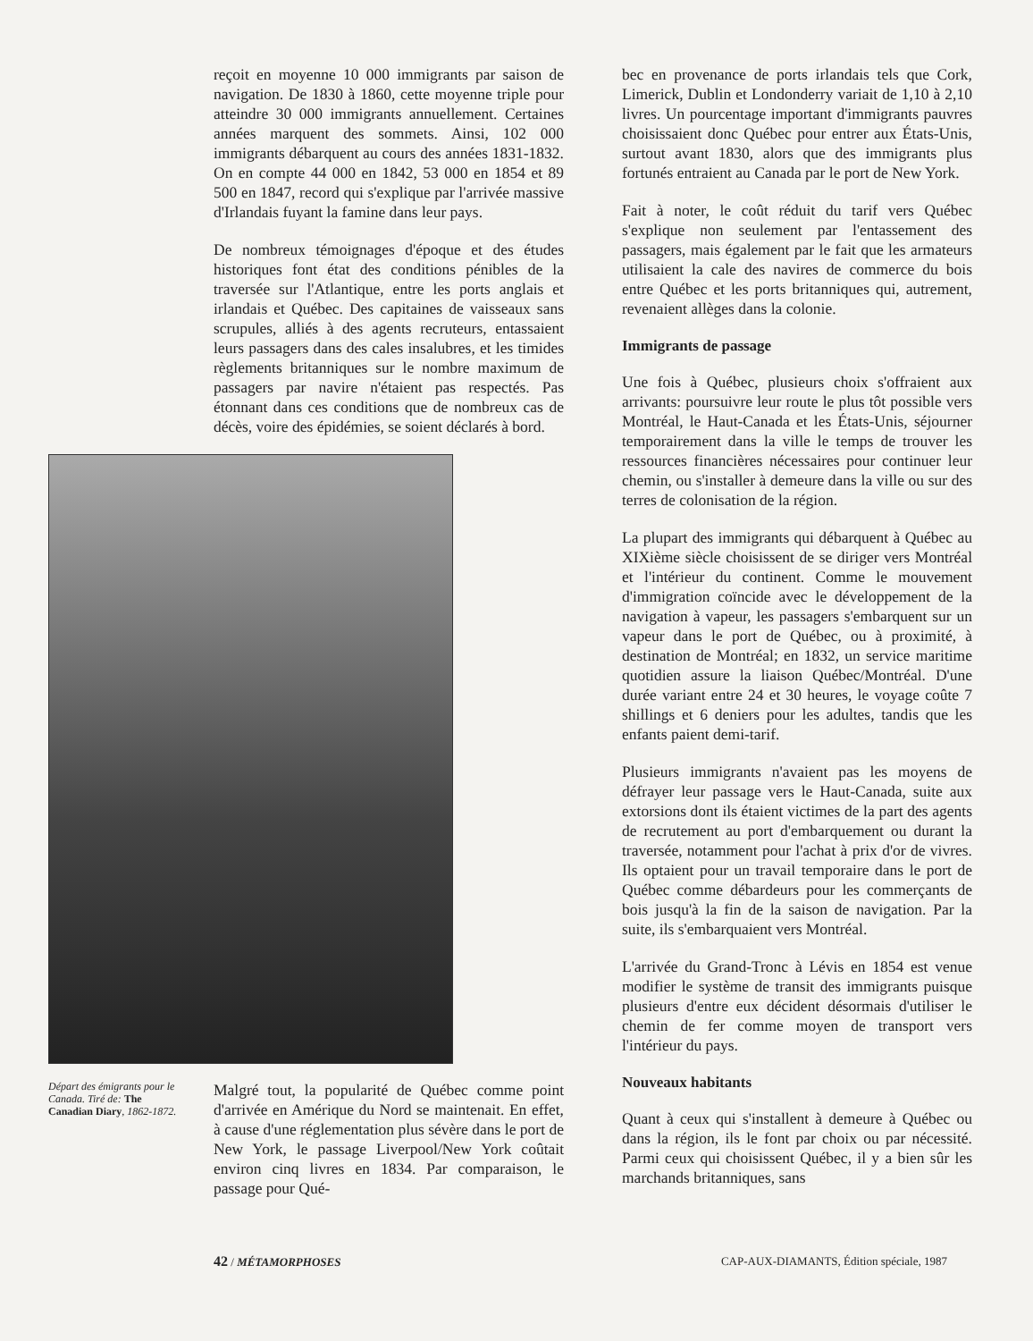reçoit en moyenne 10 000 immigrants par saison de navigation. De 1830 à 1860, cette moyenne triple pour atteindre 30 000 immigrants annuellement. Certaines années marquent des sommets. Ainsi, 102 000 immigrants débarquent au cours des années 1831-1832. On en compte 44 000 en 1842, 53 000 en 1854 et 89 500 en 1847, record qui s'explique par l'arrivée massive d'Irlandais fuyant la famine dans leur pays.
De nombreux témoignages d'époque et des études historiques font état des conditions pénibles de la traversée sur l'Atlantique, entre les ports anglais et irlandais et Québec. Des capitaines de vaisseaux sans scrupules, alliés à des agents recruteurs, entassaient leurs passagers dans des cales insalubres, et les timides règlements britanniques sur le nombre maximum de passagers par navire n'étaient pas respectés. Pas étonnant dans ces conditions que de nombreux cas de décès, voire des épidémies, se soient déclarés à bord.
Départ des émigrants pour le Canada. Tiré de: The Canadian Diary, 1862-1872.
Malgré tout, la popularité de Québec comme point d'arrivée en Amérique du Nord se maintenait. En effet, à cause d'une réglementation plus sévère dans le port de New York, le passage Liverpool/New York coûtait environ cinq livres en 1834. Par comparaison, le passage pour Qué-
bec en provenance de ports irlandais tels que Cork, Limerick, Dublin et Londonderry variait de 1,10 à 2,10 livres. Un pourcentage important d'immigrants pauvres choisissaient donc Québec pour entrer aux États-Unis, surtout avant 1830, alors que des immigrants plus fortunés entraient au Canada par le port de New York.
Fait à noter, le coût réduit du tarif vers Québec s'explique non seulement par l'entassement des passagers, mais également par le fait que les armateurs utilisaient la cale des navires de commerce du bois entre Québec et les ports britanniques qui, autrement, revenaient allèges dans la colonie.
Immigrants de passage
Une fois à Québec, plusieurs choix s'offraient aux arrivants: poursuivre leur route le plus tôt possible vers Montréal, le Haut-Canada et les États-Unis, séjourner temporairement dans la ville le temps de trouver les ressources financières nécessaires pour continuer leur chemin, ou s'installer à demeure dans la ville ou sur des terres de colonisation de la région.
La plupart des immigrants qui débarquent à Québec au XIXième siècle choisissent de se diriger vers Montréal et l'intérieur du continent. Comme le mouvement d'immigration coïncide avec le développement de la navigation à vapeur, les passagers s'embarquent sur un vapeur dans le port de Québec, ou à proximité, à destination de Montréal; en 1832, un service maritime quotidien assure la liaison Québec/Montréal. D'une durée variant entre 24 et 30 heures, le voyage coûte 7 shillings et 6 deniers pour les adultes, tandis que les enfants paient demi-tarif.
Plusieurs immigrants n'avaient pas les moyens de défrayer leur passage vers le Haut-Canada, suite aux extorsions dont ils étaient victimes de la part des agents de recrutement au port d'embarquement ou durant la traversée, notamment pour l'achat à prix d'or de vivres. Ils optaient pour un travail temporaire dans le port de Québec comme débardeurs pour les commerçants de bois jusqu'à la fin de la saison de navigation. Par la suite, ils s'embarquaient vers Montréal.
L'arrivée du Grand-Tronc à Lévis en 1854 est venue modifier le système de transit des immigrants puisque plusieurs d'entre eux décident désormais d'utiliser le chemin de fer comme moyen de transport vers l'intérieur du pays.
Nouveaux habitants
Quant à ceux qui s'installent à demeure à Québec ou dans la région, ils le font par choix ou par nécessité. Parmi ceux qui choisissent Québec, il y a bien sûr les marchands britanniques, sans
42 / MÉTAMORPHOSES CAP-AUX-DIAMANTS, Édition spéciale, 1987